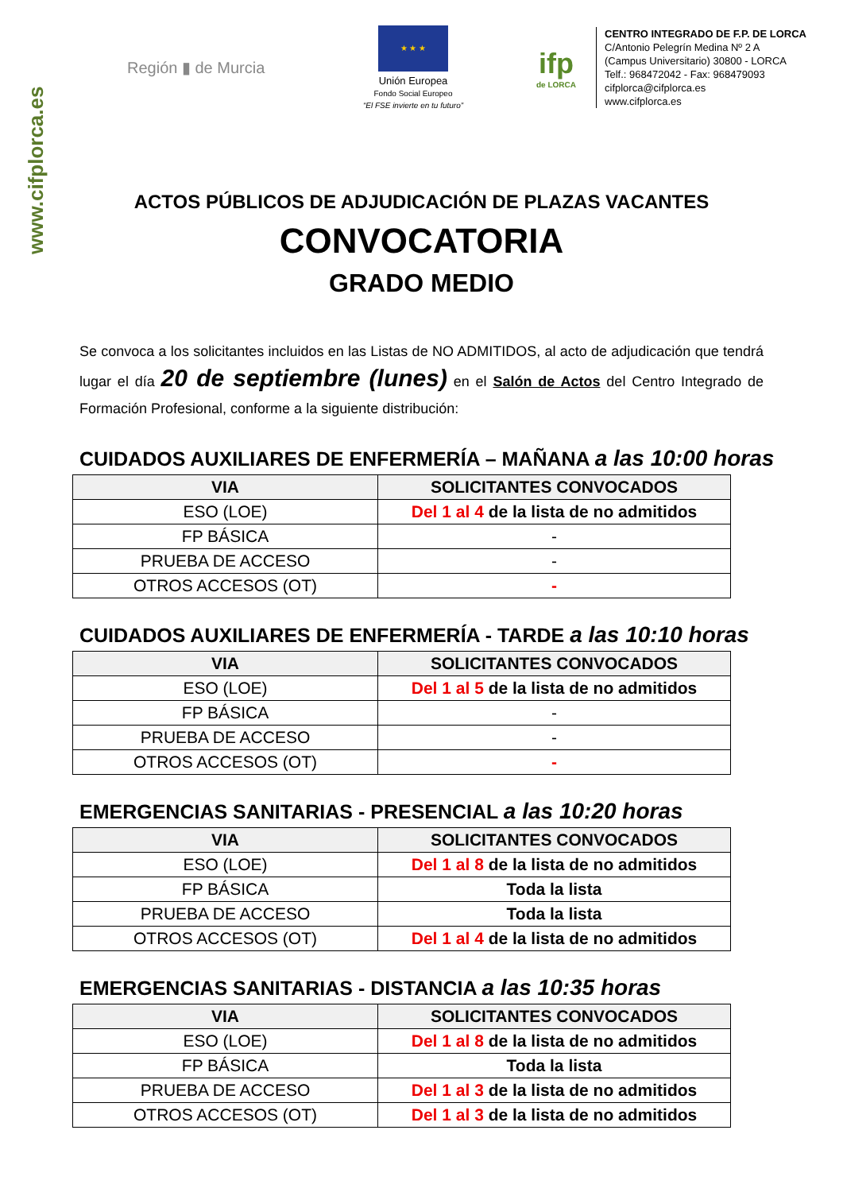www.cifplorca.es
Región ▮ de Murcia
★ ★ ★
Unión Europea
Fondo Social Europeo
“El FSE invierte en tu futuro”
ifp
de LORCA
CENTRO INTEGRADO DE F.P. DE LORCA
C/Antonio Pelegrín Medina Nº 2 A
(Campus Universitario) 30800 - LORCA
Telf.: 968472042 - Fax: 968479093
cifplorca@cifplorca.es
www.cifplorca.es
ACTOS PÚBLICOS DE ADJUDICACIÓN DE PLAZAS VACANTES
CONVOCATORIA
GRADO MEDIO
Se convoca a los solicitantes incluidos en las Listas de NO ADMITIDOS, al acto de adjudicación que tendrá lugar el día 20 de septiembre (lunes) en el Salón de Actos del Centro Integrado de Formación Profesional, conforme a la siguiente distribución:
CUIDADOS AUXILIARES DE ENFERMERÍA – MAÑANA a las 10:00 horas
| VIA | SOLICITANTES CONVOCADOS |
| --- | --- |
| ESO (LOE) | Del 1 al 4 de la lista de no admitidos |
| FP BÁSICA | - |
| PRUEBA DE ACCESO | - |
| OTROS ACCESOS (OT) | - |
CUIDADOS AUXILIARES DE ENFERMERÍA - TARDE a las 10:10 horas
| VIA | SOLICITANTES CONVOCADOS |
| --- | --- |
| ESO (LOE) | Del 1 al 5 de la lista de no admitidos |
| FP BÁSICA | - |
| PRUEBA DE ACCESO | - |
| OTROS ACCESOS (OT) | - |
EMERGENCIAS SANITARIAS - PRESENCIAL a las 10:20 horas
| VIA | SOLICITANTES CONVOCADOS |
| --- | --- |
| ESO (LOE) | Del 1 al 8 de la lista de no admitidos |
| FP BÁSICA | Toda la lista |
| PRUEBA DE ACCESO | Toda la lista |
| OTROS ACCESOS (OT) | Del 1 al 4 de la lista de no admitidos |
EMERGENCIAS SANITARIAS - DISTANCIA a las 10:35 horas
| VIA | SOLICITANTES CONVOCADOS |
| --- | --- |
| ESO (LOE) | Del 1 al 8 de la lista de no admitidos |
| FP BÁSICA | Toda la lista |
| PRUEBA DE ACCESO | Del 1 al 3 de la lista de no admitidos |
| OTROS ACCESOS (OT) | Del 1 al 3 de la lista de no admitidos |